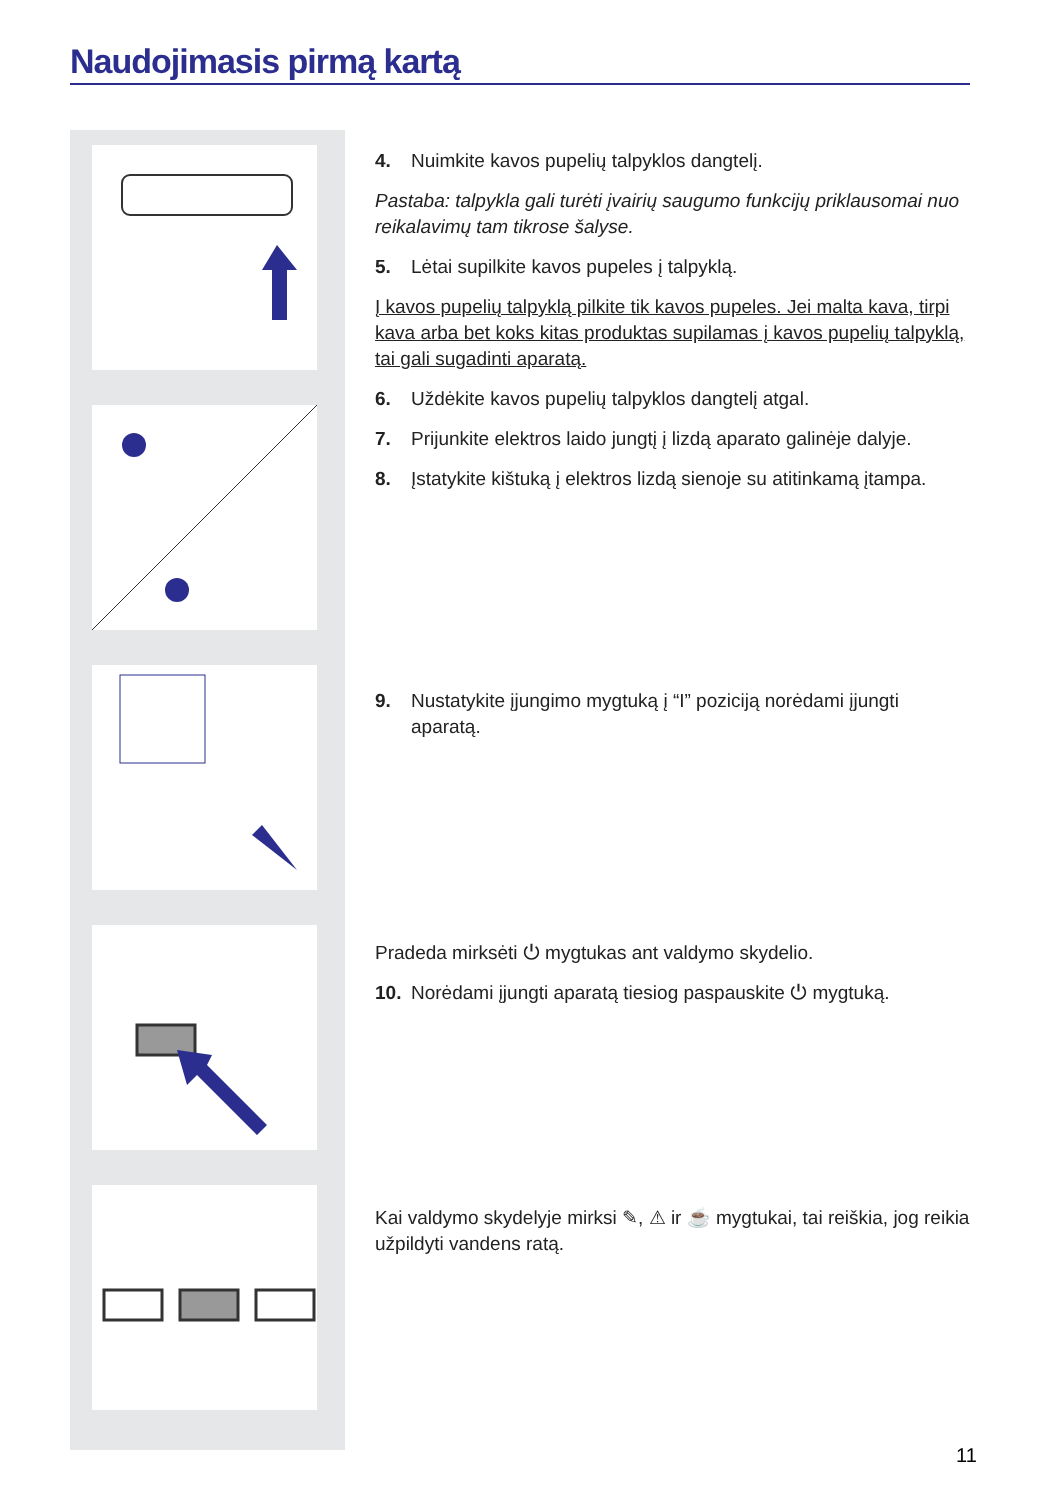Naudojimasis pirmą kartą
4. Nuimkite kavos pupelių talpyklos dangtelį.
Pastaba: talpykla gali turėti įvairių saugumo funkcijų priklausomai nuo reikalavimų tam tikrose šalyse.
5. Lėtai supilkite kavos pupeles į talpyklą.
Į kavos pupelių talpyklą pilkite tik kavos pupeles. Jei malta kava, tirpi kava arba bet koks kitas produktas supilamas į kavos pupelių talpyklą, tai gali sugadinti aparatą.
6. Uždėkite kavos pupelių talpyklos dangtelį atgal.
7. Prijunkite elektros laido jungtį į lizdą aparato galinėje dalyje.
8. Įstatykite kištuką į elektros lizdą sienoje su atitinkamą įtampa.
9. Nustatykite įjungimo mygtuką į “I” poziciją norėdami įjungti
aparatą.
Pradeda mirksėti ⏻ mygtukas ant valdymo skydelio.
10. Norėdami įjungti aparatą tiesiog paspauskite ⏻ mygtuką.
Kai valdymo skydelyje mirksi ✎, ⚠ ir ☕ mygtukai, tai reiškia, jog reikia užpildyti vandens ratą.
11